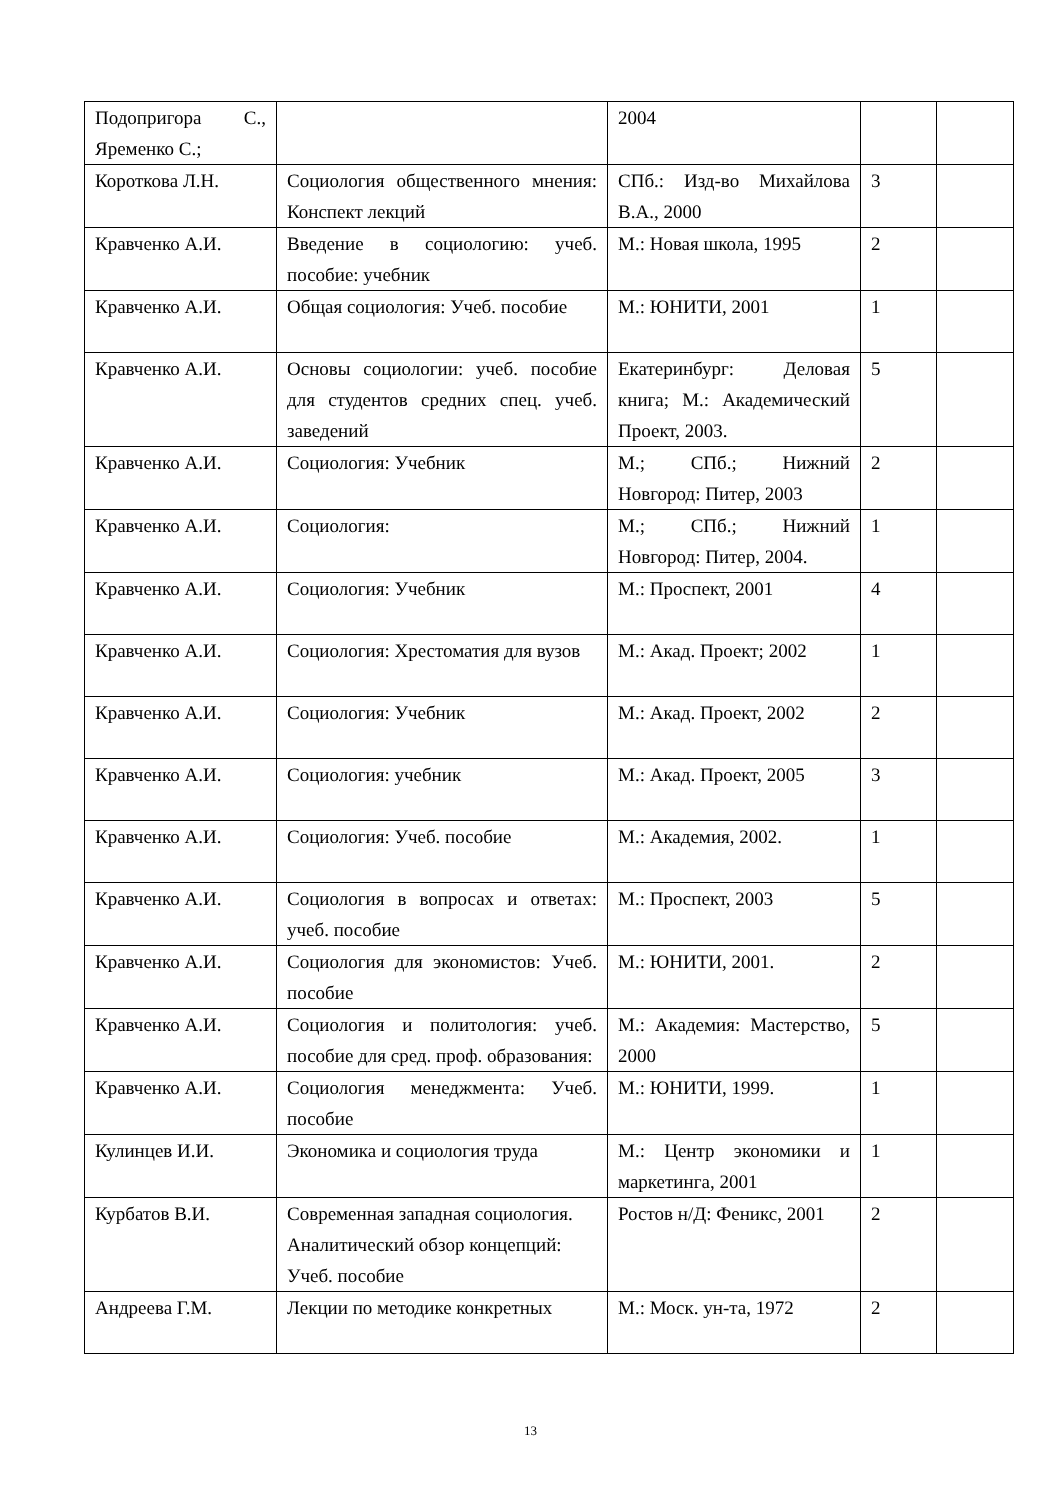| Подопригора С., Яременко С.; | | 2004 | | |
| Короткова Л.Н. | Социология общественного мнения: Конспект лекций | СПб.: Изд-во Михайлова В.А., 2000 | 3 | |
| Кравченко А.И. | Введение в социологию: учеб. пособие: учебник | М.: Новая школа, 1995 | 2 | |
| Кравченко А.И. | Общая социология: Учеб. пособие | М.: ЮНИТИ, 2001 | 1 | |
| Кравченко А.И. | Основы социологии: учеб. пособие для студентов средних спец. учеб. заведений | Екатеринбург: Деловая книга; М.: Академический Проект, 2003. | 5 | |
| Кравченко А.И. | Социология: Учебник | М.; СПб.; Нижний Новгород: Питер, 2003 | 2 | |
| Кравченко А.И. | Социология: | М.; СПб.; Нижний Новгород: Питер, 2004. | 1 | |
| Кравченко А.И. | Социология: Учебник | М.: Проспект, 2001 | 4 | |
| Кравченко А.И. | Социология: Хрестоматия для вузов | М.: Акад. Проект; 2002 | 1 | |
| Кравченко А.И. | Социология: Учебник | М.: Акад. Проект, 2002 | 2 | |
| Кравченко А.И. | Социология: учебник | М.: Акад. Проект, 2005 | 3 | |
| Кравченко А.И. | Социология: Учеб. пособие | М.: Академия, 2002. | 1 | |
| Кравченко А.И. | Социология в вопросах и ответах: учеб. пособие | М.: Проспект, 2003 | 5 | |
| Кравченко А.И. | Социология для экономистов: Учеб. пособие | М.: ЮНИТИ, 2001. | 2 | |
| Кравченко А.И. | Социология и политология: учеб. пособие для сред. проф. образования: | М.: Академия: Мастерство, 2000 | 5 | |
| Кравченко А.И. | Социология менеджмента: Учеб. пособие | М.: ЮНИТИ, 1999. | 1 | |
| Кулинцев И.И. | Экономика и социология труда | М.: Центр экономики и маркетинга, 2001 | 1 | |
| Курбатов В.И. | Современная западная социология. Аналитический обзор концепций: Учеб. пособие | Ростов н/Д: Феникс, 2001 | 2 | |
| Андреева Г.М. | Лекции по методике конкретных | М.: Моск. ун-та, 1972 | 2 | |
13